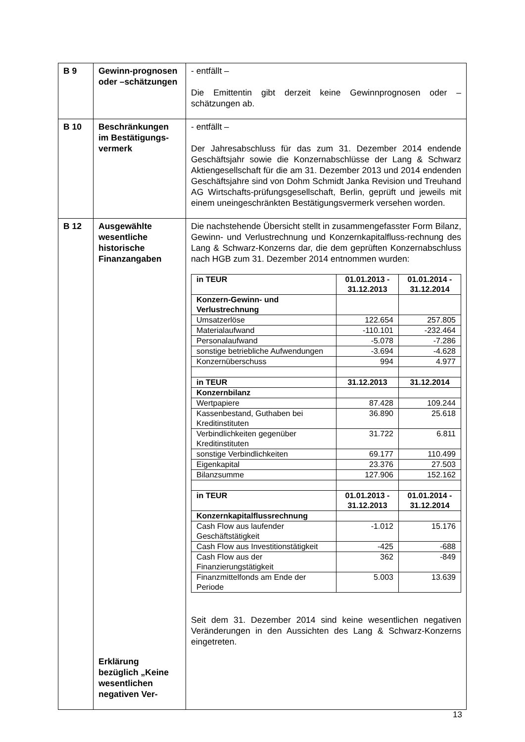| B 9 | Gewinn-prognosen oder –schätzungen | - entfällt – Die Emittentin gibt derzeit keine Gewinnprognosen oder –schätzungen ab. |
| B 10 | Beschränkungen im Bestätigungs-vermerk | - entfällt – Der Jahresabschluss für das zum 31. Dezember 2014 endende Geschäftsjahr sowie die Konzernabschlüsse der Lang & Schwarz Aktiengesellschaft für die am 31. Dezember 2013 und 2014 endenden Geschäftsjahre sind von Dohm Schmidt Janka Revision und Treuhand AG Wirtschafts-prüfungsgesellschaft, Berlin, geprüft und jeweils mit einem uneingeschränkten Bestätigungsvermerk versehen worden. |
| B 12 | Ausgewählte wesentliche historische Finanzangaben Erklärung bezüglich „Keine wesentlichen negativen Ver- | Die nachstehende Übersicht stellt in zusammengefasster Form Bilanz, Gewinn- und Verlustrechnung und Konzernkapitalfluss-rechnung des Lang & Schwarz-Konzerns dar, die dem geprüften Konzernabschluss nach HGB zum 31. Dezember 2014 entnommen wurden: / in TEUR / 01.01.2013 - 31.12.2013 / 01.01.2014 - 31.12.2014 / / --- / --- / --- / / Konzern-Gewinn- und Verlustrechnung / / / / Umsatzerlöse / 122.654 / 257.805 / / Materialaufwand / -110.101 / -232.464 / / Personalaufwand / -5.078 / -7.286 / / sonstige betriebliche Aufwendungen / -3.694 / -4.628 / / Konzernüberschuss / 994 / 4.977 / / in TEUR / 31.12.2013 / 31.12.2014 / / Konzernbilanz / / / / Wertpapiere / 87.428 / 109.244 / / Kassenbestand, Guthaben bei Kreditinstituten / 36.890 / 25.618 / / Verbindlichkeiten gegenüber Kreditinstituten / 31.722 / 6.811 / / sonstige Verbindlichkeiten / 69.177 / 110.499 / / Eigenkapital / 23.376 / 27.503 / / Bilanzsumme / 127.906 / 152.162 / / in TEUR / 01.01.2013 - 31.12.2013 / 01.01.2014 - 31.12.2014 / / Konzernkapitalflussrechnung / / / / Cash Flow aus laufender Geschäftstätigkeit / -1.012 / 15.176 / / Cash Flow aus Investitionstätigkeit / -425 / -688 / / Cash Flow aus der Finanzierungstätigkeit / 362 / -849 / / Finanzmittelfonds am Ende der Periode / 5.003 / 13.639 / Seit dem 31. Dezember 2014 sind keine wesentlichen negativen Veränderungen in den Aussichten des Lang & Schwarz-Konzerns eingetreten. |
13